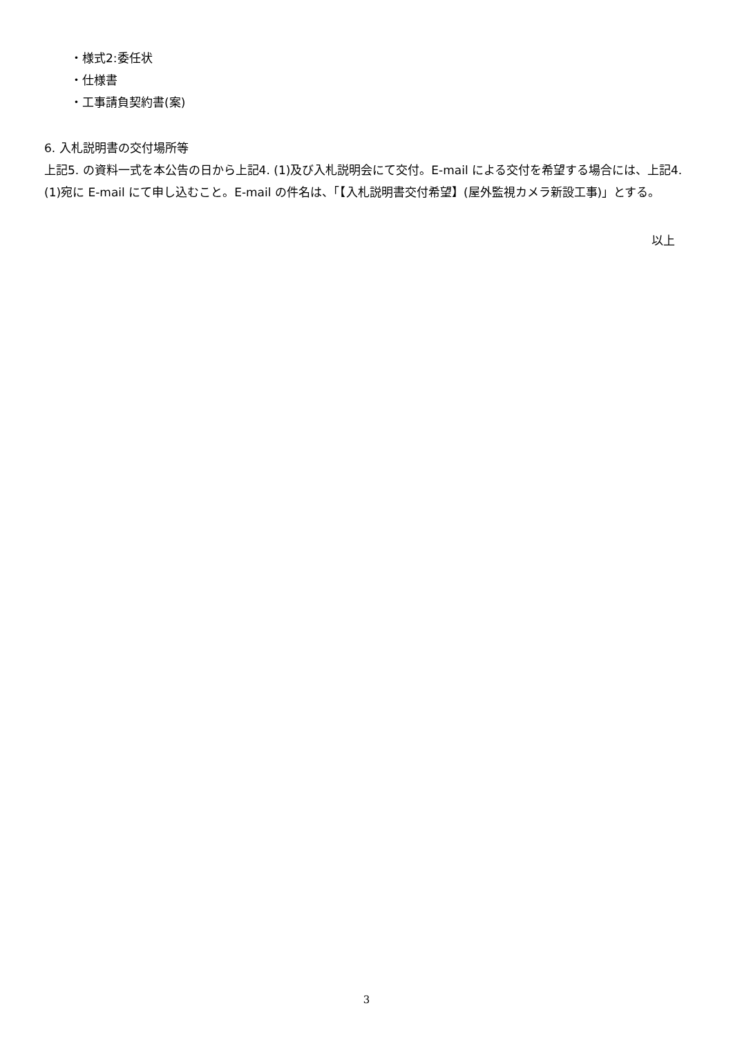・様式2:委任状
・仕様書
・工事請負契約書(案)
6. 入札説明書の交付場所等
上記5. の資料一式を本公告の日から上記4. (1)及び入札説明会にて交付。E-mail による交付を希望する場合には、上記4. (1)宛に E-mail にて申し込むこと。E-mail の件名は、「【入札説明書交付希望】(屋外監視カメラ新設工事)」とする。
以上
3